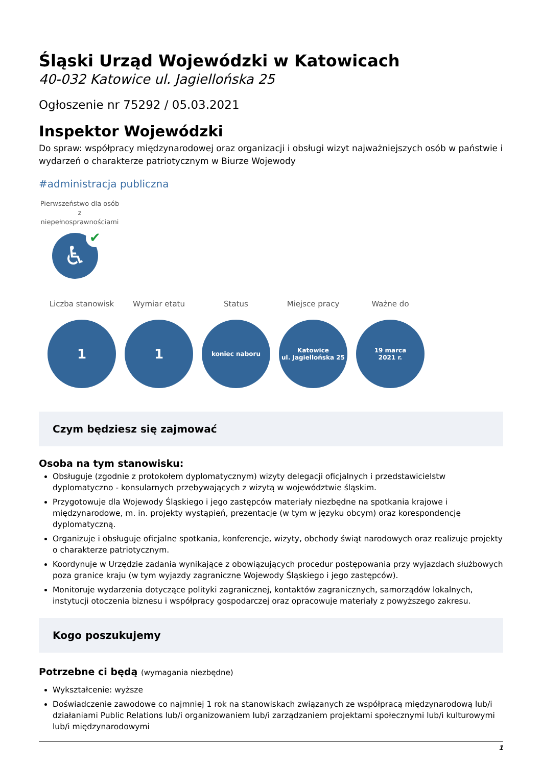Śląski Urząd Wojewódzki w Katowicach
40-032 Katowice ul. Jagiellońska 25
Ogłoszenie nr 75292 / 05.03.2021
Inspektor Wojewódzki
Do spraw: współpracy międzynarodowej oraz organizacji i obsługi wizyt najważniejszych osób w państwie i wydarzeń o charakterze patriotycznym w Biurze Wojewody
#administracja publiczna
Pierwszeństwo dla osób z niepełnosprawnościami
♿
✔
Liczba stanowisk
1
Wymiar etatu
1
Status
koniec naboru
Miejsce pracy
Katowice
ul. Jagiellońska 25
Ważne do
19 marca
2021 r.
Czym będziesz się zajmować
Osoba na tym stanowisku:
Obsługuje (zgodnie z protokołem dyplomatycznym) wizyty delegacji oficjalnych i przedstawicielstw dyplomatyczno - konsularnych przebywających z wizytą w województwie śląskim.
Przygotowuje dla Wojewody Śląskiego i jego zastępców materiały niezbędne na spotkania krajowe i międzynarodowe, m. in. projekty wystąpień, prezentacje (w tym w języku obcym) oraz korespondencję dyplomatyczną.
Organizuje i obsługuje oficjalne spotkania, konferencje, wizyty, obchody świąt narodowych oraz realizuje projekty o charakterze patriotycznym.
Koordynuje w Urzędzie zadania wynikające z obowiązujących procedur postępowania przy wyjazdach służbowych poza granice kraju (w tym wyjazdy zagraniczne Wojewody Śląskiego i jego zastępców).
Monitoruje wydarzenia dotyczące polityki zagranicznej, kontaktów zagranicznych, samorządów lokalnych, instytucji otoczenia biznesu i współpracy gospodarczej oraz opracowuje materiały z powyższego zakresu.
Kogo poszukujemy
Potrzebne ci będą (wymagania niezbędne)
Wykształcenie: wyższe
Doświadczenie zawodowe co najmniej 1 rok na stanowiskach związanych ze współpracą międzynarodową lub/i działaniami Public Relations lub/i organizowaniem lub/i zarządzaniem projektami społecznymi lub/i kulturowymi lub/i międzynarodowymi
1